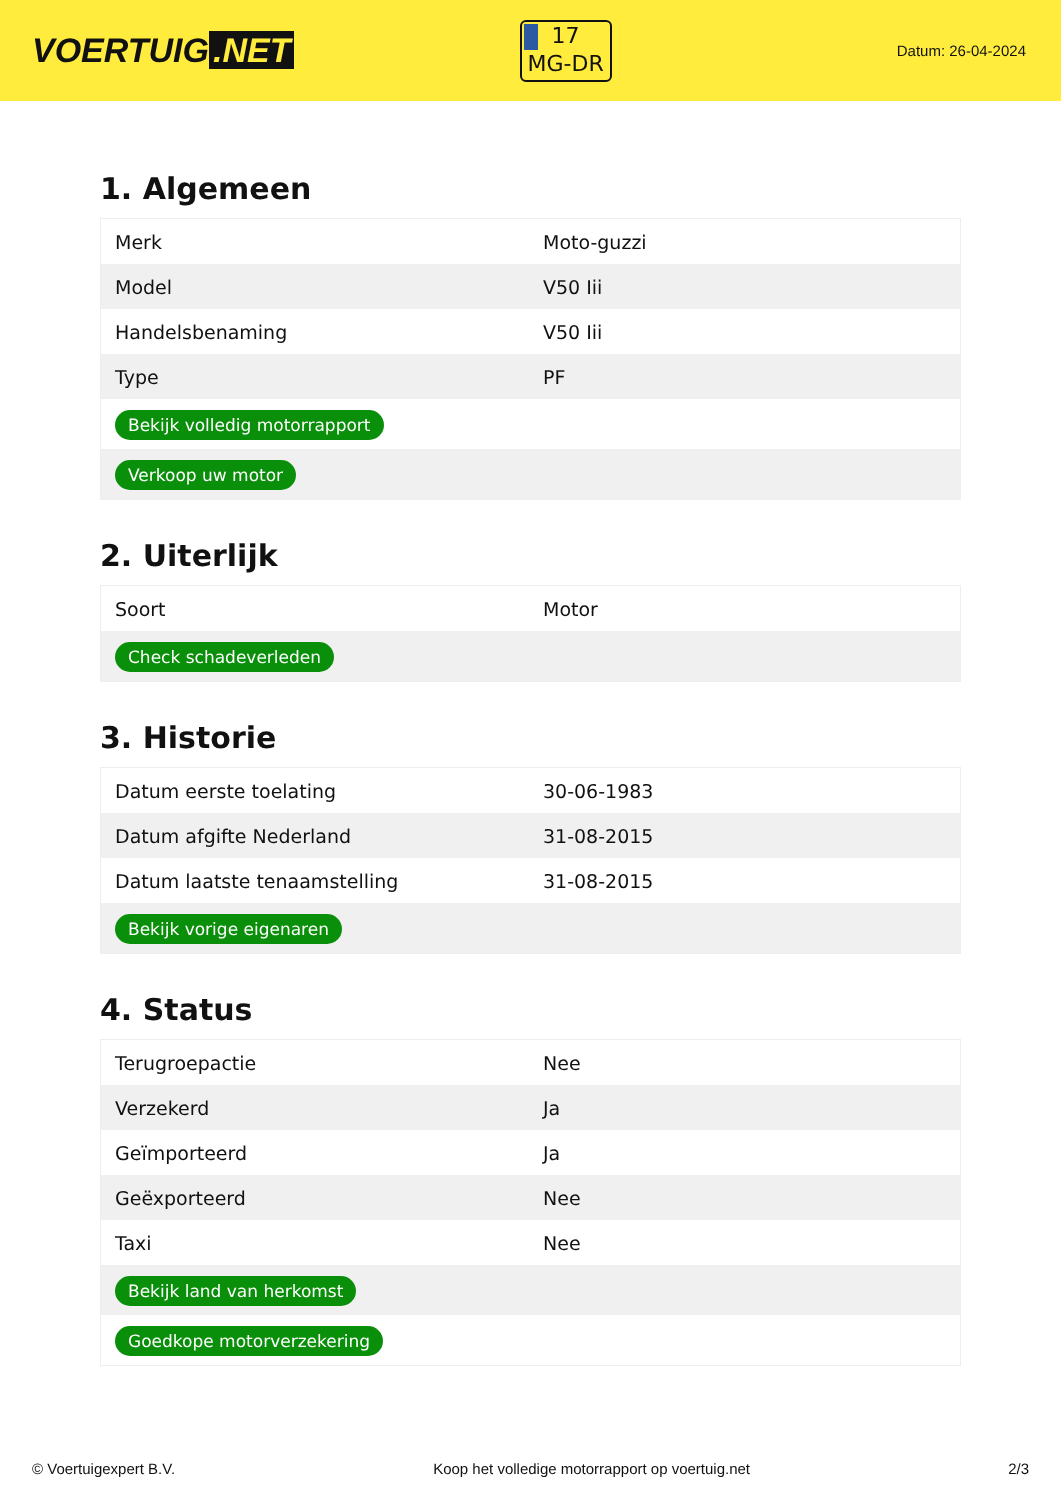VOERTUIG.NET
17
MG-DR
Datum: 26-04-2024
1. Algemeen
| Merk | Moto-guzzi |
| Model | V50 Iii |
| Handelsbenaming | V50 Iii |
| Type | PF |
| Bekijk volledig motorrapport | |
| Verkoop uw motor | |
2. Uiterlijk
| Soort | Motor |
| Check schadeverleden | |
3. Historie
| Datum eerste toelating | 30-06-1983 |
| Datum afgifte Nederland | 31-08-2015 |
| Datum laatste tenaamstelling | 31-08-2015 |
| Bekijk vorige eigenaren | |
4. Status
| Terugroepactie | Nee |
| Verzekerd | Ja |
| Geïmporteerd | Ja |
| Geëxporteerd | Nee |
| Taxi | Nee |
| Bekijk land van herkomst | |
| Goedkope motorverzekering | |
© Voertuigexpert B.V. Koop het volledige motorrapport op voertuig.net 2/3